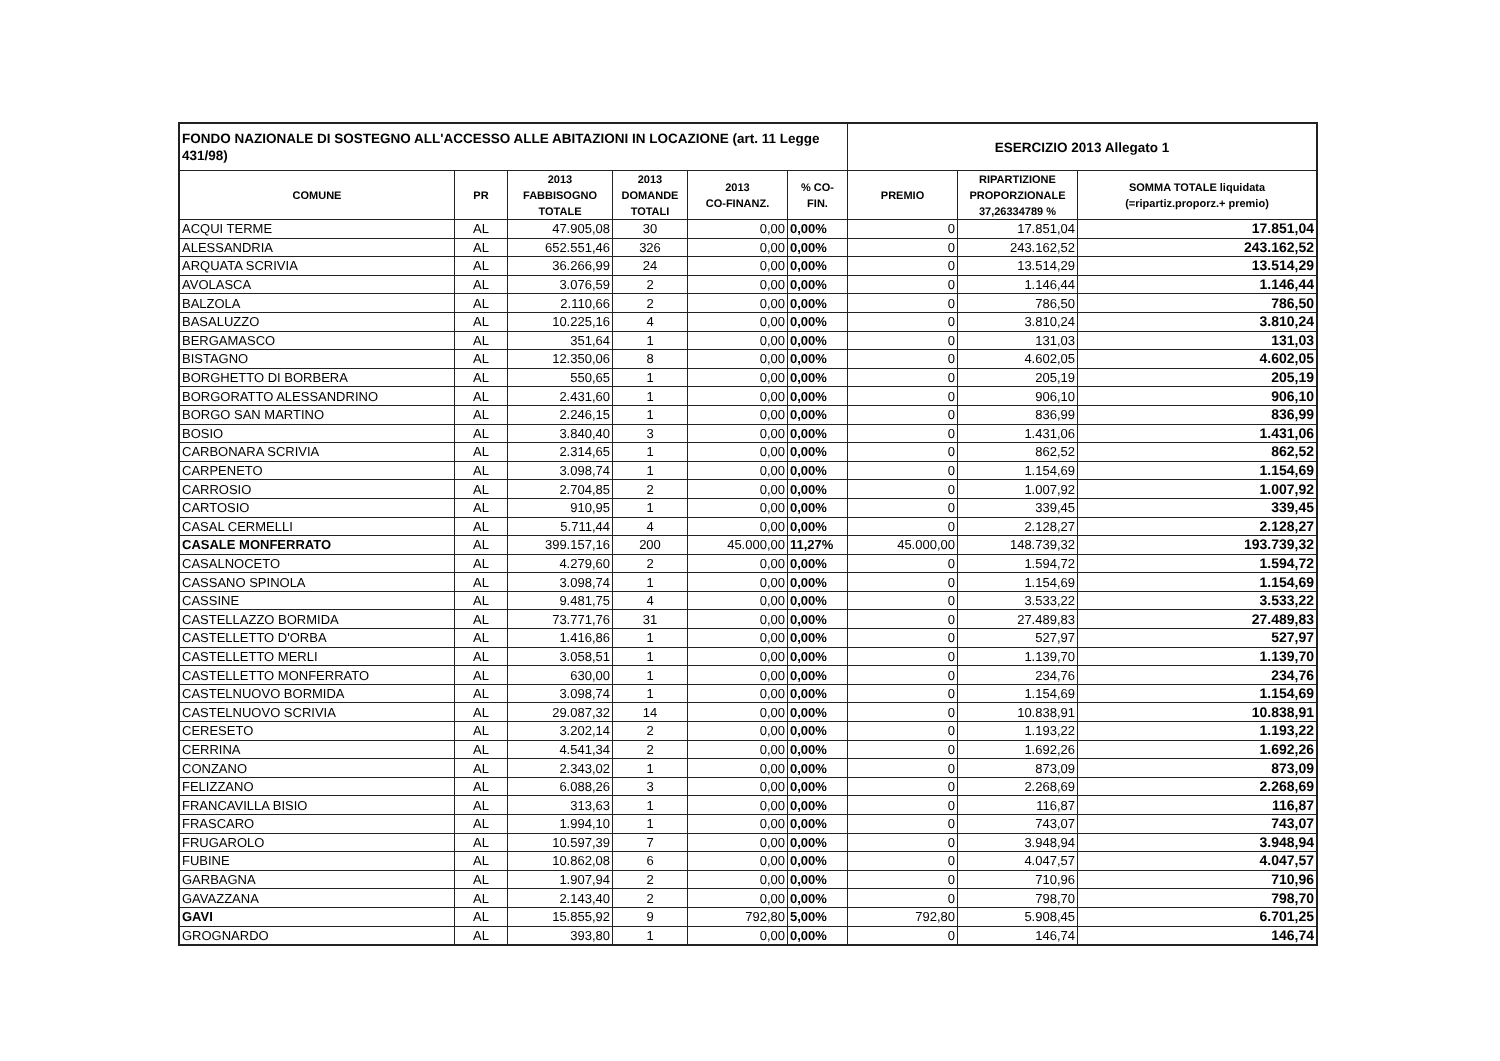| FONDO NAZIONALE DI SOSTEGNO ALL'ACCESSO ALLE ABITAZIONI IN LOCAZIONE (art. 11 Legge 431/98) | | | | | | ESERCIZIO 2013 Allegato 1 | | |
| COMUNE | PR | 2013 FABBISOGNO TOTALE | 2013 DOMANDE TOTALI | 2013 CO-FINANZ. | % CO- FIN. | PREMIO | RIPARTIZIONE PROPORZIONALE 37,26334789 % | SOMMA TOTALE liquidata (=ripartiz.proporz.+ premio) |
| ACQUI TERME | AL | 47.905,08 | 30 | 0,00 | 0,00% | 0 | 17.851,04 | 17.851,04 |
| ALESSANDRIA | AL | 652.551,46 | 326 | 0,00 | 0,00% | 0 | 243.162,52 | 243.162,52 |
| ARQUATA SCRIVIA | AL | 36.266,99 | 24 | 0,00 | 0,00% | 0 | 13.514,29 | 13.514,29 |
| AVOLASCA | AL | 3.076,59 | 2 | 0,00 | 0,00% | 0 | 1.146,44 | 1.146,44 |
| BALZOLA | AL | 2.110,66 | 2 | 0,00 | 0,00% | 0 | 786,50 | 786,50 |
| BASALUZZO | AL | 10.225,16 | 4 | 0,00 | 0,00% | 0 | 3.810,24 | 3.810,24 |
| BERGAMASCO | AL | 351,64 | 1 | 0,00 | 0,00% | 0 | 131,03 | 131,03 |
| BISTAGNO | AL | 12.350,06 | 8 | 0,00 | 0,00% | 0 | 4.602,05 | 4.602,05 |
| BORGHETTO DI BORBERA | AL | 550,65 | 1 | 0,00 | 0,00% | 0 | 205,19 | 205,19 |
| BORGORATTO ALESSANDRINO | AL | 2.431,60 | 1 | 0,00 | 0,00% | 0 | 906,10 | 906,10 |
| BORGO SAN MARTINO | AL | 2.246,15 | 1 | 0,00 | 0,00% | 0 | 836,99 | 836,99 |
| BOSIO | AL | 3.840,40 | 3 | 0,00 | 0,00% | 0 | 1.431,06 | 1.431,06 |
| CARBONARA SCRIVIA | AL | 2.314,65 | 1 | 0,00 | 0,00% | 0 | 862,52 | 862,52 |
| CARPENETO | AL | 3.098,74 | 1 | 0,00 | 0,00% | 0 | 1.154,69 | 1.154,69 |
| CARROSIO | AL | 2.704,85 | 2 | 0,00 | 0,00% | 0 | 1.007,92 | 1.007,92 |
| CARTOSIO | AL | 910,95 | 1 | 0,00 | 0,00% | 0 | 339,45 | 339,45 |
| CASAL CERMELLI | AL | 5.711,44 | 4 | 0,00 | 0,00% | 0 | 2.128,27 | 2.128,27 |
| CASALE MONFERRATO | AL | 399.157,16 | 200 | 45.000,00 | 11,27% | 45.000,00 | 148.739,32 | 193.739,32 |
| CASALNOCETO | AL | 4.279,60 | 2 | 0,00 | 0,00% | 0 | 1.594,72 | 1.594,72 |
| CASSANO SPINOLA | AL | 3.098,74 | 1 | 0,00 | 0,00% | 0 | 1.154,69 | 1.154,69 |
| CASSINE | AL | 9.481,75 | 4 | 0,00 | 0,00% | 0 | 3.533,22 | 3.533,22 |
| CASTELLAZZO BORMIDA | AL | 73.771,76 | 31 | 0,00 | 0,00% | 0 | 27.489,83 | 27.489,83 |
| CASTELLETTO D'ORBA | AL | 1.416,86 | 1 | 0,00 | 0,00% | 0 | 527,97 | 527,97 |
| CASTELLETTO MERLI | AL | 3.058,51 | 1 | 0,00 | 0,00% | 0 | 1.139,70 | 1.139,70 |
| CASTELLETTO MONFERRATO | AL | 630,00 | 1 | 0,00 | 0,00% | 0 | 234,76 | 234,76 |
| CASTELNUOVO BORMIDA | AL | 3.098,74 | 1 | 0,00 | 0,00% | 0 | 1.154,69 | 1.154,69 |
| CASTELNUOVO SCRIVIA | AL | 29.087,32 | 14 | 0,00 | 0,00% | 0 | 10.838,91 | 10.838,91 |
| CERESETO | AL | 3.202,14 | 2 | 0,00 | 0,00% | 0 | 1.193,22 | 1.193,22 |
| CERRINA | AL | 4.541,34 | 2 | 0,00 | 0,00% | 0 | 1.692,26 | 1.692,26 |
| CONZANO | AL | 2.343,02 | 1 | 0,00 | 0,00% | 0 | 873,09 | 873,09 |
| FELIZZANO | AL | 6.088,26 | 3 | 0,00 | 0,00% | 0 | 2.268,69 | 2.268,69 |
| FRANCAVILLA BISIO | AL | 313,63 | 1 | 0,00 | 0,00% | 0 | 116,87 | 116,87 |
| FRASCARO | AL | 1.994,10 | 1 | 0,00 | 0,00% | 0 | 743,07 | 743,07 |
| FRUGAROLO | AL | 10.597,39 | 7 | 0,00 | 0,00% | 0 | 3.948,94 | 3.948,94 |
| FUBINE | AL | 10.862,08 | 6 | 0,00 | 0,00% | 0 | 4.047,57 | 4.047,57 |
| GARBAGNA | AL | 1.907,94 | 2 | 0,00 | 0,00% | 0 | 710,96 | 710,96 |
| GAVAZZANA | AL | 2.143,40 | 2 | 0,00 | 0,00% | 0 | 798,70 | 798,70 |
| GAVI | AL | 15.855,92 | 9 | 792,80 | 5,00% | 792,80 | 5.908,45 | 6.701,25 |
| GROGNARDO | AL | 393,80 | 1 | 0,00 | 0,00% | 0 | 146,74 | 146,74 |